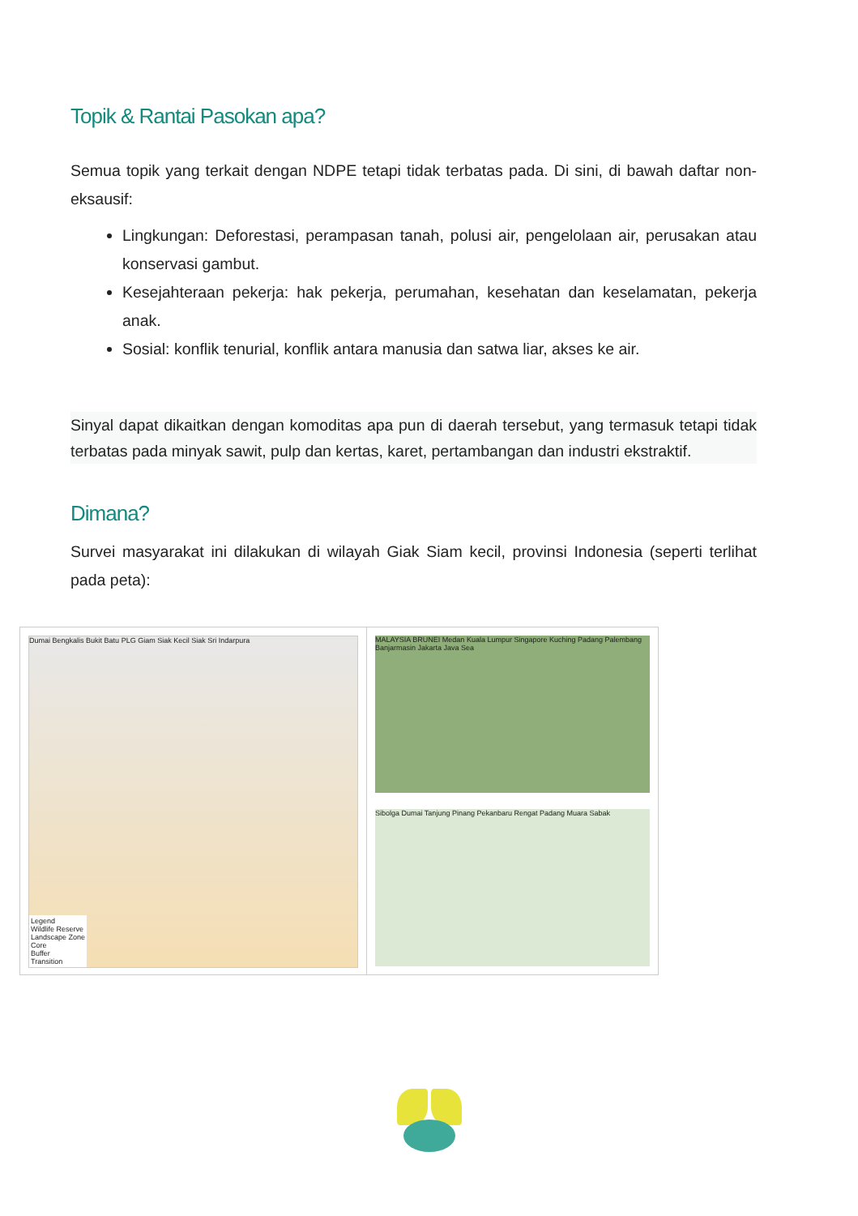Topik & Rantai Pasokan apa?
Semua topik yang terkait dengan NDPE tetapi tidak terbatas pada. Di sini, di bawah daftar non- eksausif:
Lingkungan: Deforestasi, perampasan tanah, polusi air, pengelolaan air, perusakan atau konservasi gambut.
Kesejahteraan pekerja: hak pekerja, perumahan, kesehatan dan keselamatan, pekerja anak.
Sosial: konflik tenurial, konflik antara manusia dan satwa liar, akses ke air.
Sinyal dapat dikaitkan dengan komoditas apa pun di daerah tersebut, yang termasuk tetapi tidak terbatas pada minyak sawit, pulp dan kertas, karet, pertambangan dan industri ekstraktif.
Dimana?
Survei masyarakat ini dilakukan di wilayah Giak Siam kecil, provinsi Indonesia (seperti terlihat pada peta):
Dumai Bengkalis Bukit Batu PLG Giam Siak Kecil Siak Sri Indarpura
Legend
Wildlife Reserve
Landscape Zone
Core
Buffer
Transition
MALAYSIA BRUNEI Medan Kuala Lumpur Singapore Kuching Padang Palembang Banjarmasin Jakarta Java Sea
Sibolga Dumai Tanjung Pinang Pekanbaru Rengat Padang Muara Sabak